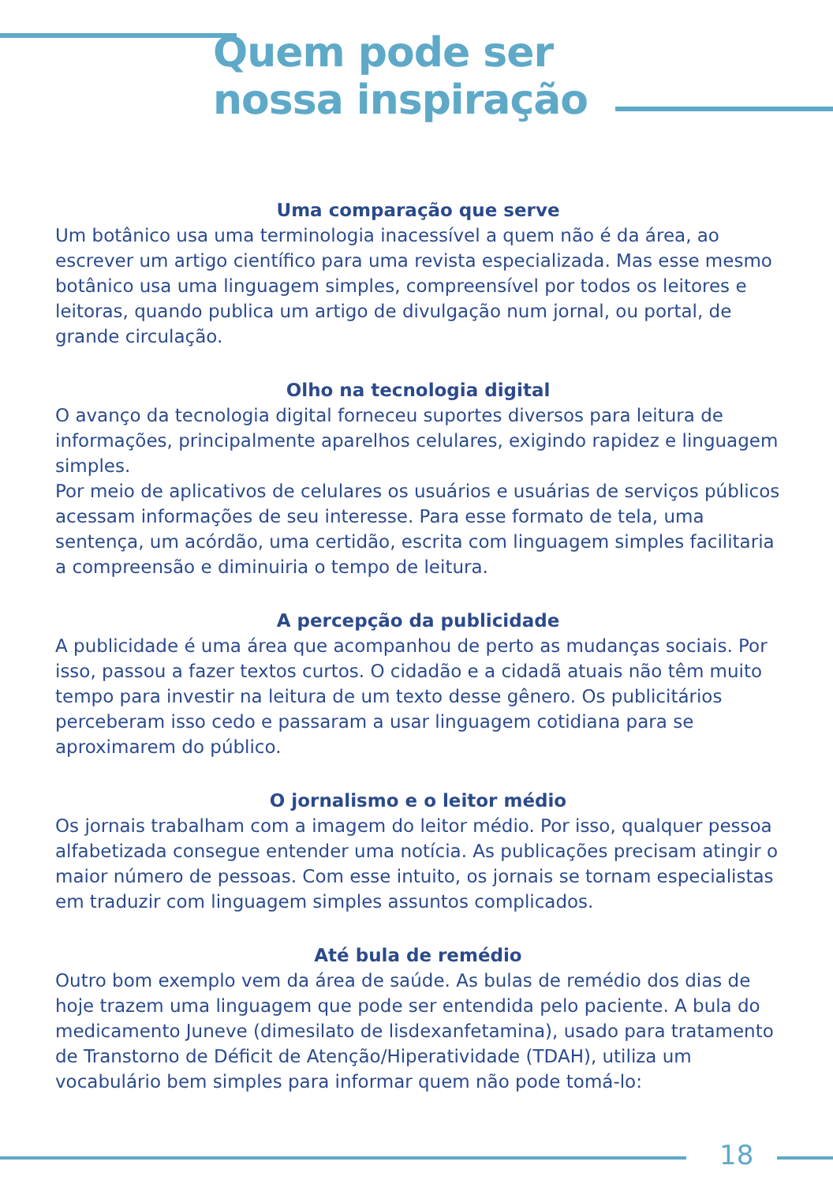Quem pode ser
nossa inspiração
Uma comparação que serve
Um botânico usa uma terminologia inacessível a quem não é da área, ao escrever um artigo científico para uma revista especializada. Mas esse mesmo botânico usa uma linguagem simples, compreensível por todos os leitores e leitoras, quando publica um artigo de divulgação num jornal, ou portal, de grande circulação.
Olho na tecnologia digital
O avanço da tecnologia digital forneceu suportes diversos para leitura de informações, principalmente aparelhos celulares, exigindo rapidez e linguagem simples.
Por meio de aplicativos de celulares os usuários e usuárias de serviços públicos acessam informações de seu interesse. Para esse formato de tela, uma sentença, um acórdão, uma certidão, escrita com linguagem simples facilitaria a compreensão e diminuiria o tempo de leitura.
A percepção da publicidade
A publicidade é uma área que acompanhou de perto as mudanças sociais. Por isso, passou a fazer textos curtos. O cidadão e a cidadã atuais não têm muito tempo para investir na leitura de um texto desse gênero. Os publicitários perceberam isso cedo e passaram a usar linguagem cotidiana para se aproximarem do público.
O jornalismo e o leitor médio
Os jornais trabalham com a imagem do leitor médio. Por isso, qualquer pessoa alfabetizada consegue entender uma notícia. As publicações precisam atingir o maior número de pessoas. Com esse intuito, os jornais se tornam especialistas em traduzir com linguagem simples assuntos complicados.
Até bula de remédio
Outro bom exemplo vem da área de saúde. As bulas de remédio dos dias de hoje trazem uma linguagem que pode ser entendida pelo paciente. A bula do medicamento Juneve (dimesilato de lisdexanfetamina), usado para tratamento de Transtorno de Déficit de Atenção/Hiperatividade (TDAH), utiliza um vocabulário bem simples para informar quem não pode tomá-lo:
18